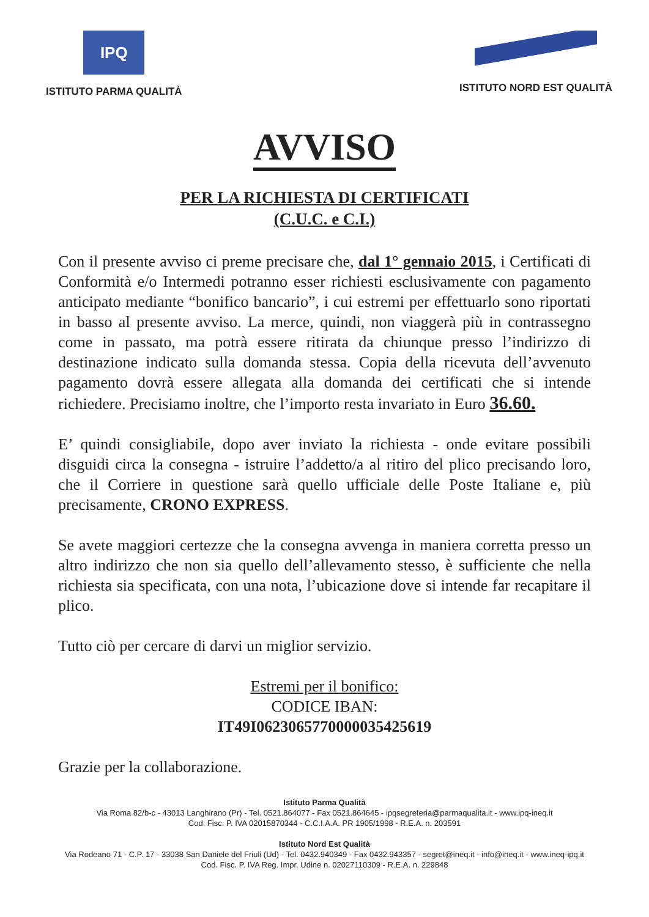IPQ
ISTITUTO PARMA QUALITÀ
ISTITUTO NORD EST QUALITÀ
AVVISO
PER LA RICHIESTA DI CERTIFICATI
(C.U.C. e C.I.)
Con il presente avviso ci preme precisare che, dal 1° gennaio 2015, i Certificati di Conformità e/o Intermedi potranno esser richiesti esclusivamente con pagamento anticipato mediante “bonifico bancario”, i cui estremi per effettuarlo sono riportati in basso al presente avviso. La merce, quindi, non viaggerà più in contrassegno come in passato, ma potrà essere ritirata da chiunque presso l’indirizzo di destinazione indicato sulla domanda stessa. Copia della ricevuta dell’avvenuto pagamento dovrà essere allegata alla domanda dei certificati che si intende richiedere. Precisiamo inoltre, che l’importo resta invariato in Euro 36.60.
E’ quindi consigliabile, dopo aver inviato la richiesta - onde evitare possibili disguidi circa la consegna - istruire l’addetto/a al ritiro del plico precisando loro, che il Corriere in questione sarà quello ufficiale delle Poste Italiane e, più precisamente, CRONO EXPRESS.
Se avete maggiori certezze che la consegna avvenga in maniera corretta presso un altro indirizzo che non sia quello dell’allevamento stesso, è sufficiente che nella richiesta sia specificata, con una nota, l’ubicazione dove si intende far recapitare il plico.
Tutto ciò per cercare di darvi un miglior servizio.
Estremi per il bonifico:
CODICE IBAN:
IT49I0623065770000035425619
Grazie per la collaborazione.
Istituto Parma Qualità
Via Roma 82/b-c - 43013 Langhirano (Pr) - Tel. 0521.864077 - Fax 0521.864645 - ipqsegreteria@parmaqualita.it - www.ipq-ineq.it
Cod. Fisc. P. IVA 02015870344 - C.C.I.A.A. PR 1905/1998 - R.E.A. n. 203591
Istituto Nord Est Qualità
Via Rodeano 71 - C.P. 17 - 33038 San Daniele del Friuli (Ud) - Tel. 0432.940349 - Fax 0432.943357 - segret@ineq.it - info@ineq.it - www.ineq-ipq.it
Cod. Fisc. P. IVA Reg. Impr. Udine n. 02027110309 - R.E.A. n. 229848